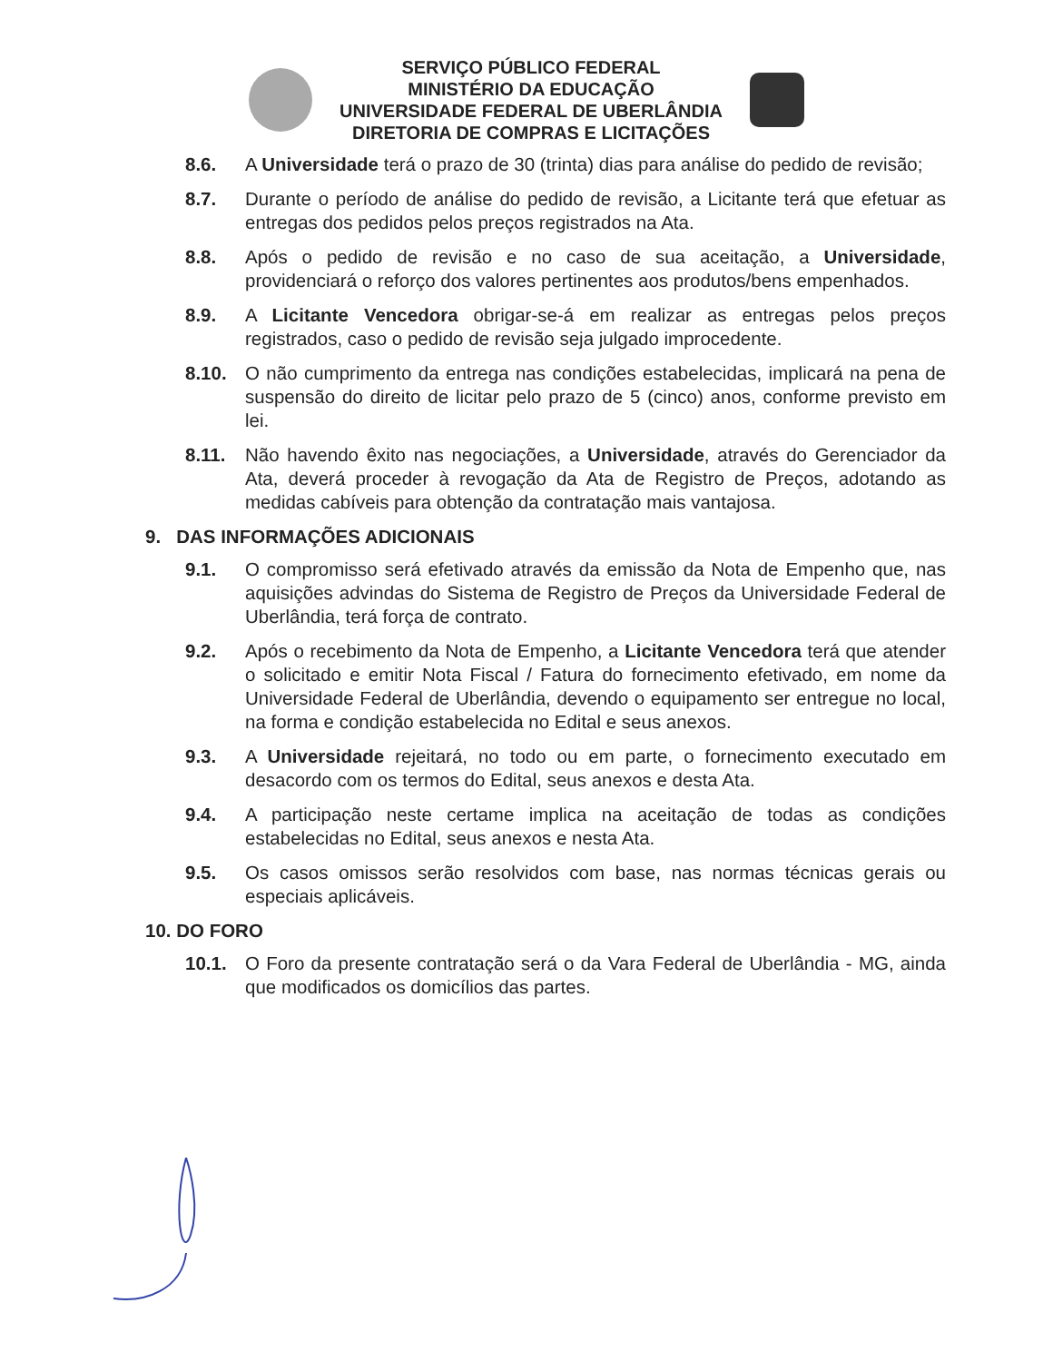SERVIÇO PÚBLICO FEDERAL
MINISTÉRIO DA EDUCAÇÃO
UNIVERSIDADE FEDERAL DE UBERLÂNDIA
DIRETORIA DE COMPRAS E LICITAÇÕES
8.6. A Universidade terá o prazo de 30 (trinta) dias para análise do pedido de revisão;
8.7. Durante o período de análise do pedido de revisão, a Licitante terá que efetuar as entregas dos pedidos pelos preços registrados na Ata.
8.8. Após o pedido de revisão e no caso de sua aceitação, a Universidade, providenciará o reforço dos valores pertinentes aos produtos/bens empenhados.
8.9. A Licitante Vencedora obrigar-se-á em realizar as entregas pelos preços registrados, caso o pedido de revisão seja julgado improcedente.
8.10. O não cumprimento da entrega nas condições estabelecidas, implicará na pena de suspensão do direito de licitar pelo prazo de 5 (cinco) anos, conforme previsto em lei.
8.11. Não havendo êxito nas negociações, a Universidade, através do Gerenciador da Ata, deverá proceder à revogação da Ata de Registro de Preços, adotando as medidas cabíveis para obtenção da contratação mais vantajosa.
9. DAS INFORMAÇÕES ADICIONAIS
9.1. O compromisso será efetivado através da emissão da Nota de Empenho que, nas aquisições advindas do Sistema de Registro de Preços da Universidade Federal de Uberlândia, terá força de contrato.
9.2. Após o recebimento da Nota de Empenho, a Licitante Vencedora terá que atender o solicitado e emitir Nota Fiscal / Fatura do fornecimento efetivado, em nome da Universidade Federal de Uberlândia, devendo o equipamento ser entregue no local, na forma e condição estabelecida no Edital e seus anexos.
9.3. A Universidade rejeitará, no todo ou em parte, o fornecimento executado em desacordo com os termos do Edital, seus anexos e desta Ata.
9.4. A participação neste certame implica na aceitação de todas as condições estabelecidas no Edital, seus anexos e nesta Ata.
9.5. Os casos omissos serão resolvidos com base, nas normas técnicas gerais ou especiais aplicáveis.
10. DO FORO
10.1. O Foro da presente contratação será o da Vara Federal de Uberlândia - MG, ainda que modificados os domicílios das partes.